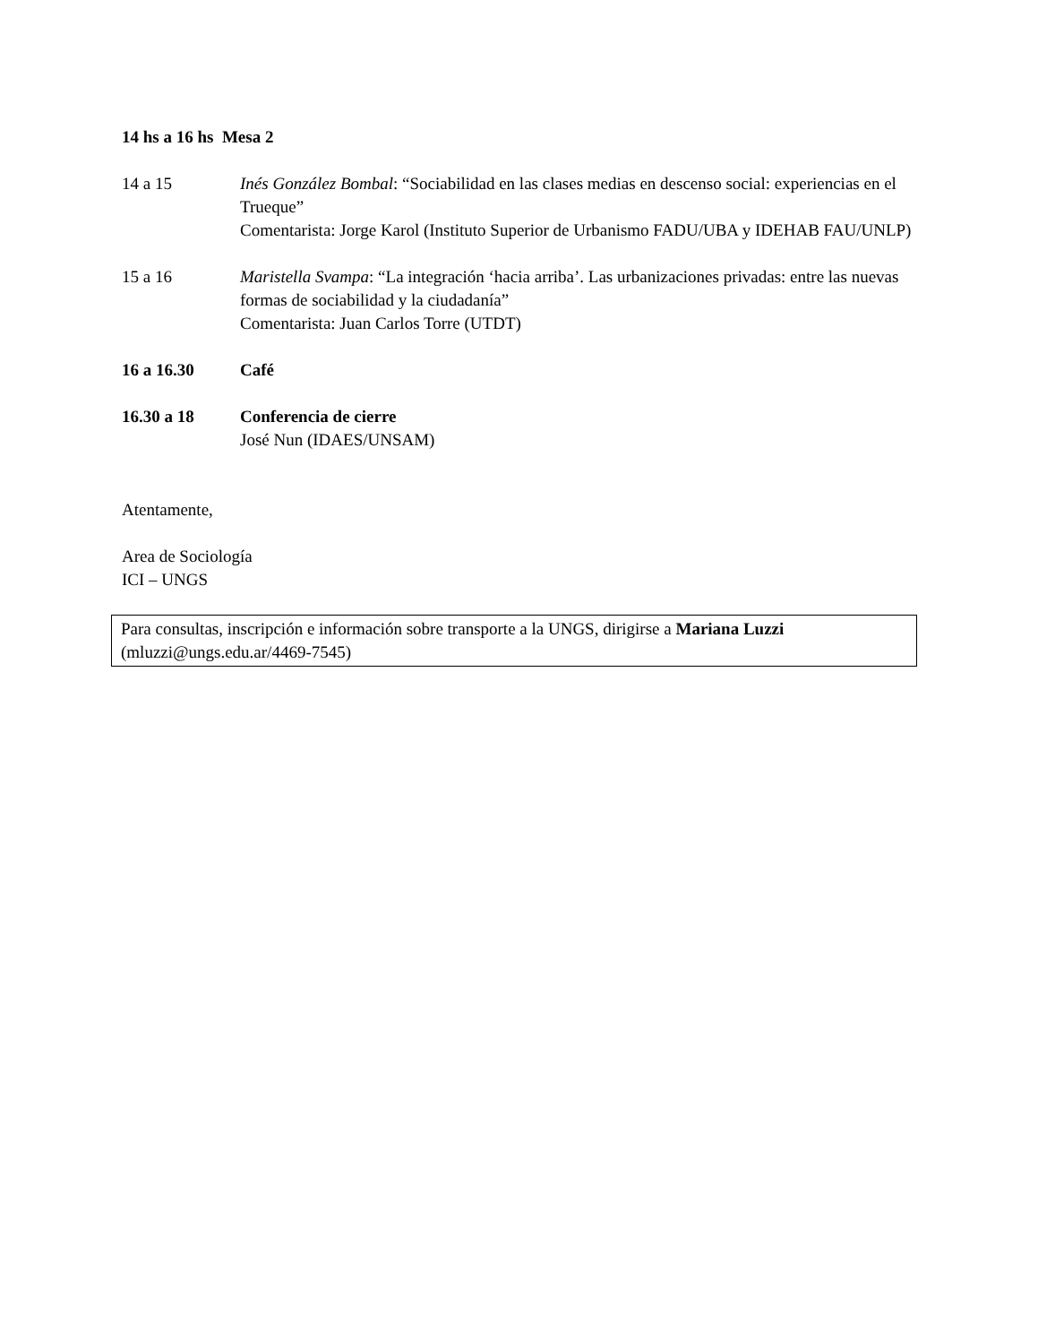14 hs a 16 hs Mesa 2
14 a 15 Inés González Bombal: “Sociabilidad en las clases medias en descenso social: experiencias en el Trueque”
Comentarista: Jorge Karol (Instituto Superior de Urbanismo FADU/UBA y IDEHAB FAU/UNLP)
15 a 16 Maristella Svampa: “La integración ‘hacia arriba’. Las urbanizaciones privadas: entre las nuevas formas de sociabilidad y la ciudadanía”
Comentarista: Juan Carlos Torre (UTDT)
16 a 16.30 Café
16.30 a 18 Conferencia de cierre
José Nun (IDAES/UNSAM)
Atentamente,
Area de Sociología
ICI – UNGS
Para consultas, inscripción e información sobre transporte a la UNGS, dirigirse a Mariana Luzzi (mluzzi@ungs.edu.ar/4469-7545)